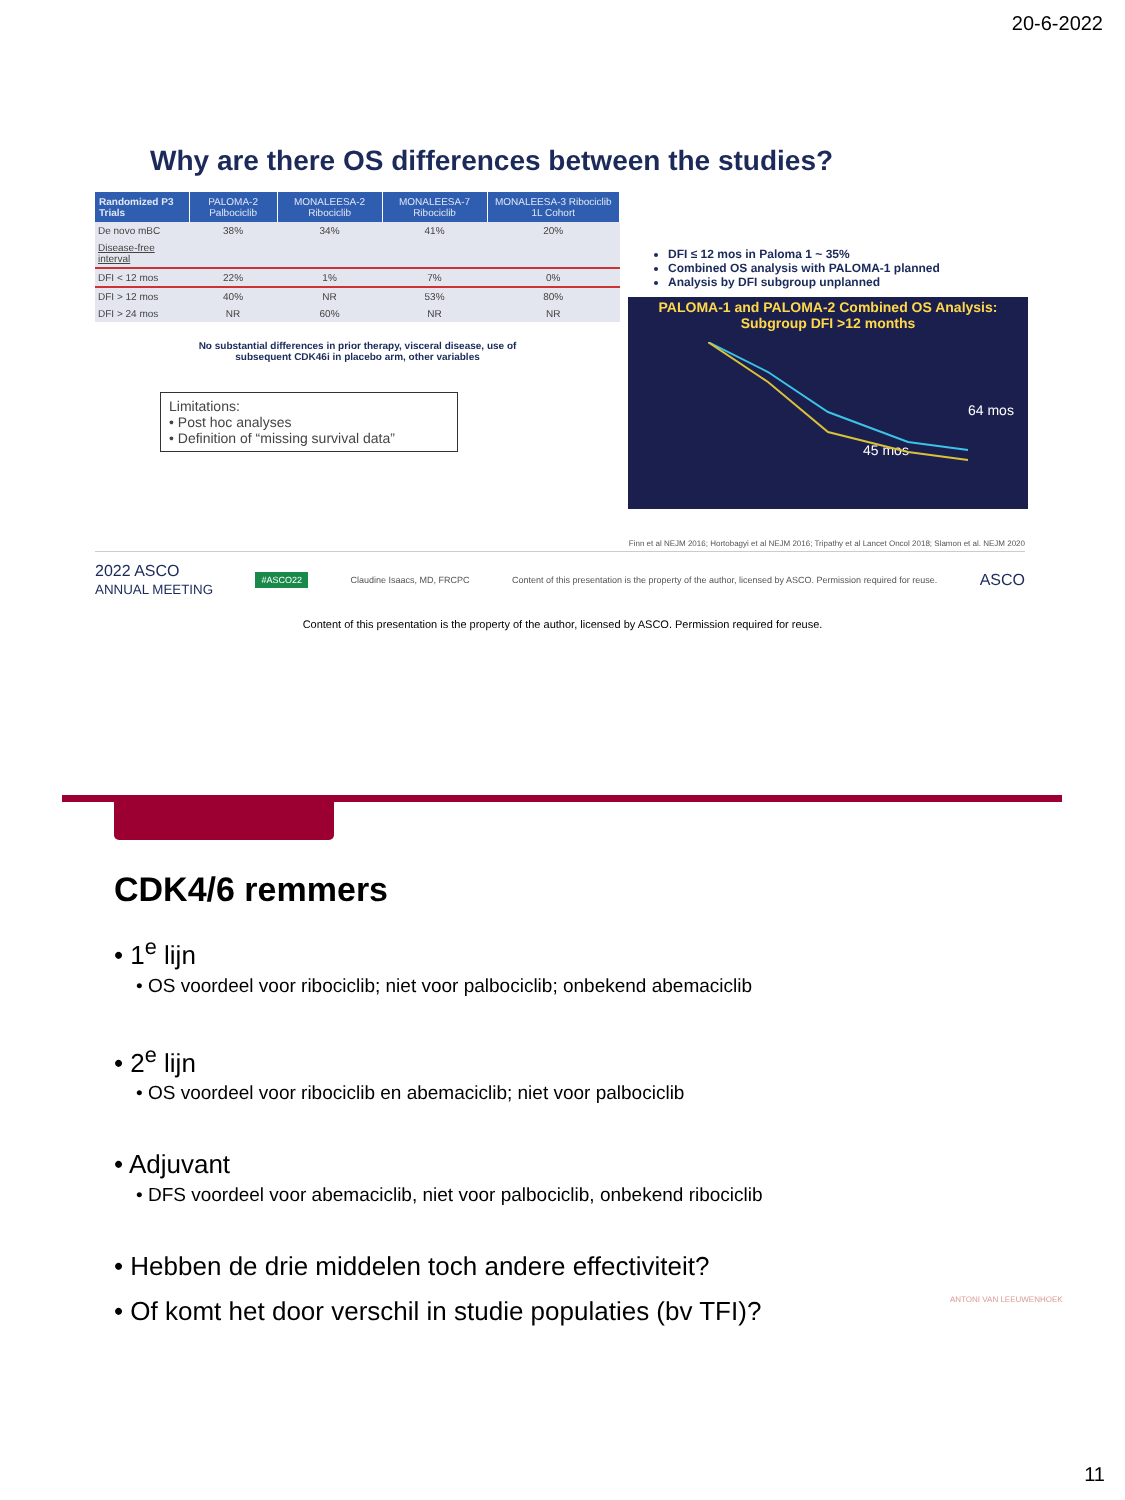20-6-2022
Why are there OS differences between the studies?
| Randomized P3 Trials | PALOMA-2 Palbociclib | MONALEESA-2 Ribociclib | MONALEESA-7 Ribociclib | MONALEESA-3 Ribociclib 1L Cohort |
| --- | --- | --- | --- | --- |
| De novo mBC | 38% | 34% | 41% | 20% |
| Disease-free interval | | | | |
| DFI < 12 mos | 22% | 1% | 7% | 0% |
| DFI > 12 mos | 40% | NR | 53% | 80% |
| DFI > 24 mos | NR | 60% | NR | NR |
No substantial differences in prior therapy, visceral disease, use of
subsequent CDK46i in placebo arm, other variables
Limitations:
• Post hoc analyses
• Definition of “missing survival data”
DFI ≤ 12 mos in Paloma 1 ~ 35%
Combined OS analysis with PALOMA-1 planned
Analysis by DFI subgroup unplanned
PALOMA-1 and PALOMA-2 Combined OS Analysis:
Subgroup DFI >12 months
64 mos
45 mos
Finn et al NEJM 2016; Hortobagyi et al NEJM 2016; Tripathy et al Lancet Oncol 2018; Slamon et al. NEJM 2020
2022 ASCO
ANNUAL MEETING #ASCO22 Claudine Isaacs, MD, FRCPC Content of this presentation is the property of the author, licensed by ASCO. Permission required for reuse. ASCO
Content of this presentation is the property of the author, licensed by ASCO. Permission required for reuse.
CDK4/6 remmers
• 1<sup>e</sup> lijn
• OS voordeel voor ribociclib; niet voor palbociclib; onbekend abemaciclib
• 2<sup>e</sup> lijn
• OS voordeel voor ribociclib en abemaciclib; niet voor palbociclib
• Adjuvant
• DFS voordeel voor abemaciclib, niet voor palbociclib, onbekend ribociclib
• Hebben de drie middelen toch andere effectiviteit?
• Of komt het door verschil in studie populaties (bv TFI)?
ANTONI VAN LEEUWENHOEK
11